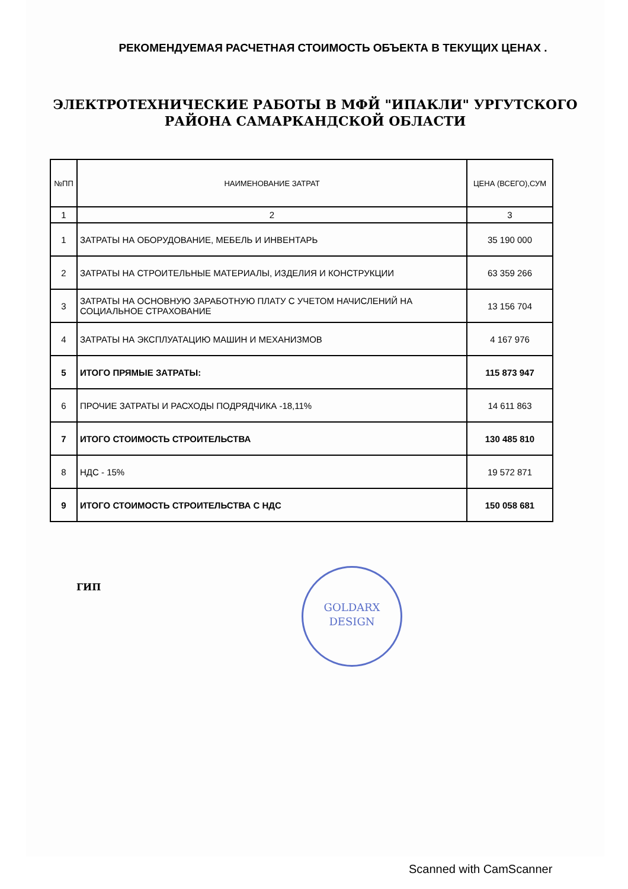РЕКОМЕНДУЕМАЯ РАСЧЕТНАЯ СТОИМОСТЬ ОБЪЕКТА В ТЕКУЩИХ ЦЕНАХ .
ЭЛЕКТРОТЕХНИЧЕСКИЕ РАБОТЫ В МФЙ "ИПАКЛИ" УРГУТСКОГО
РАЙОНА САМАРКАНДСКОЙ ОБЛАСТИ
| №ПП | НАИМЕНОВАНИЕ ЗАТРАТ | ЦЕНА (ВСЕГО),СУМ |
| --- | --- | --- |
| 1 | 2 | 3 |
| 1 | ЗАТРАТЫ НА ОБОРУДОВАНИЕ, МЕБЕЛЬ И ИНВЕНТАРЬ | 35 190 000 |
| 2 | ЗАТРАТЫ НА СТРОИТЕЛЬНЫЕ МАТЕРИАЛЫ, ИЗДЕЛИЯ И КОНСТРУКЦИИ | 63 359 266 |
| 3 | ЗАТРАТЫ НА ОСНОВНУЮ ЗАРАБОТНУЮ ПЛАТУ С УЧЕТОМ НАЧИСЛЕНИЙ НА СОЦИАЛЬНОЕ СТРАХОВАНИЕ | 13 156 704 |
| 4 | ЗАТРАТЫ НА ЭКСПЛУАТАЦИЮ МАШИН И МЕХАНИЗМОВ | 4 167 976 |
| 5 | ИТОГО ПРЯМЫЕ ЗАТРАТЫ: | 115 873 947 |
| 6 | ПРОЧИЕ ЗАТРАТЫ И РАСХОДЫ ПОДРЯДЧИКА -18,11% | 14 611 863 |
| 7 | ИТОГО СТОИМОСТЬ СТРОИТЕЛЬСТВА | 130 485 810 |
| 8 | НДС - 15% | 19 572 871 |
| 9 | ИТОГО СТОИМОСТЬ СТРОИТЕЛЬСТВА С НДС | 150 058 681 |
ГИП
GOLDARX
DESIGN
Scanned with CamScanner